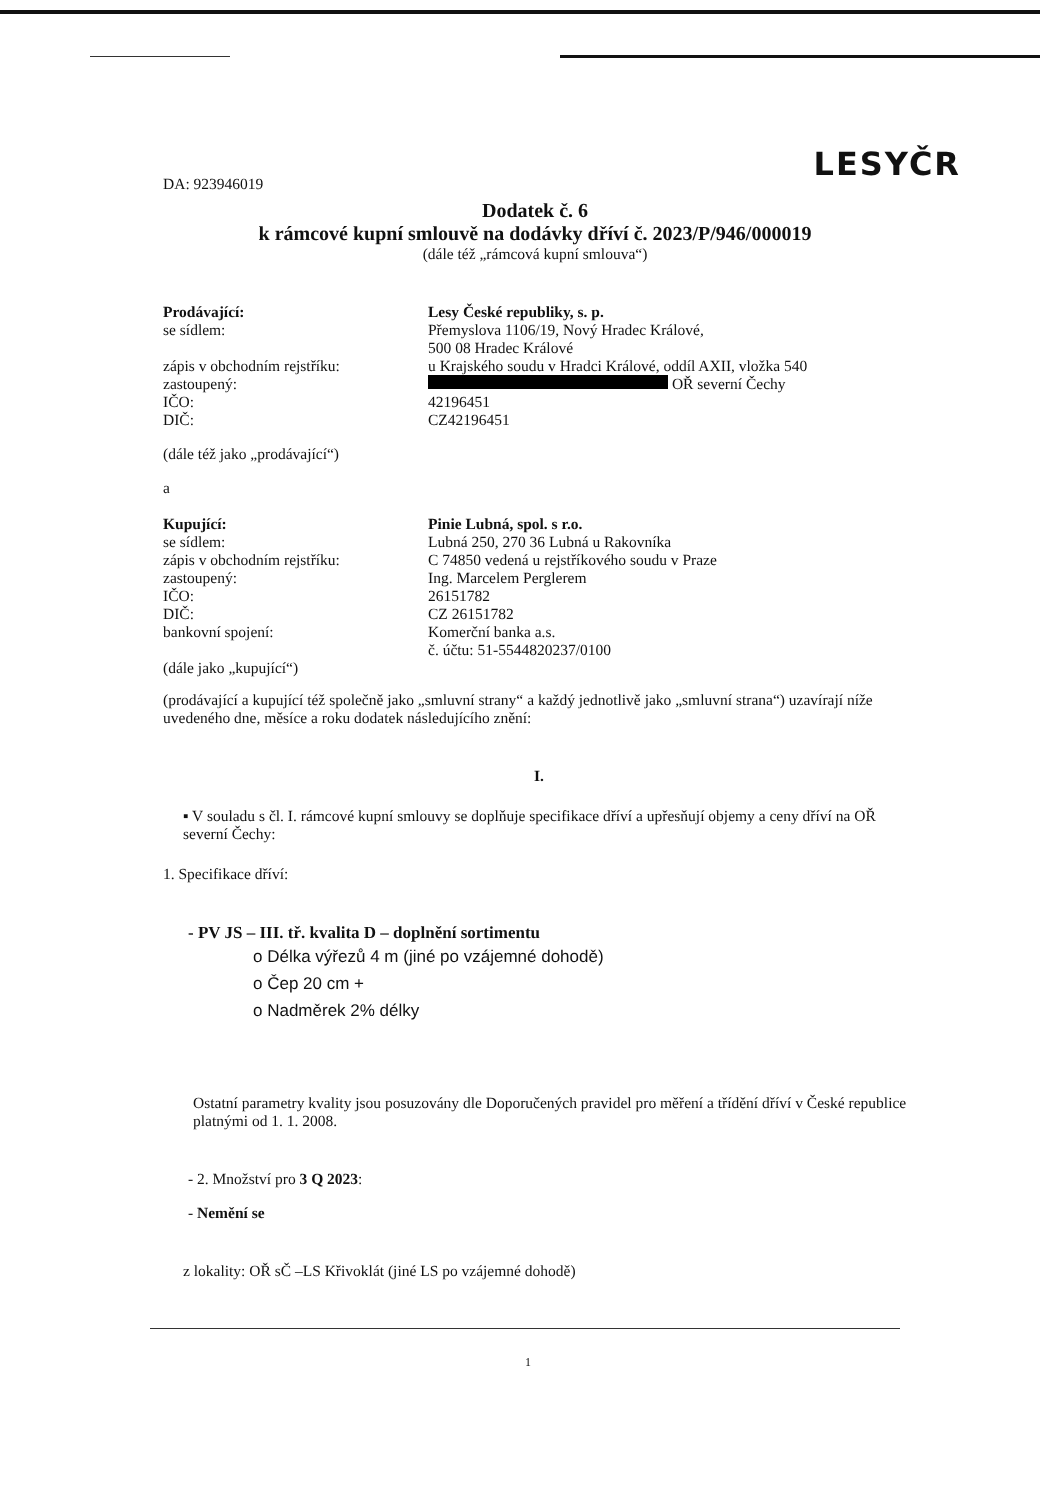LESYČR
DA: 923946019
Dodatek č. 6
k rámcové kupní smlouvě na dodávky dříví č. 2023/P/946/000019
(dále též „rámcová kupní smlouva“)
Prodávající: Lesy České republiky, s. p.
se sídlem: Přemyslova 1106/19, Nový Hradec Králové,
500 08 Hradec Králové
zápis v obchodním rejstříku: u Krajského soudu v Hradci Králové, oddíl AXII, vložka 540
zastoupený: OŘ severní Čechy
IČO: 42196451
DIČ: CZ42196451
(dále též jako „prodávající“)
a
Kupující: Pinie Lubná, spol. s r.o.
se sídlem: Lubná 250, 270 36 Lubná u Rakovníka
zápis v obchodním rejstříku: C 74850 vedená u rejstříkového soudu v Praze
zastoupený: Ing. Marcelem Perglerem
IČO: 26151782
DIČ: CZ 26151782
bankovní spojení: Komerční banka a.s.
č. účtu: 51-5544820237/0100
(dále jako „kupující“)
(prodávající a kupující též společně jako „smluvní strany“ a každý jednotlivě jako „smluvní strana“) uzavírají níže uvedeného dne, měsíce a roku dodatek následujícího znění:
I.
▪ V souladu s čl. I. rámcové kupní smlouvy se doplňuje specifikace dříví a upřesňují objemy a ceny dříví na OŘ severní Čechy:
1. Specifikace dříví:
- PV JS – III. tř. kvalita D – doplnění sortimentu
o Délka výřezů 4 m (jiné po vzájemné dohodě)
o Čep 20 cm +
o Nadměrek 2% délky
Ostatní parametry kvality jsou posuzovány dle Doporučených pravidel pro měření a třídění dříví v České republice platnými od 1. 1. 2008.
- 2. Množství pro 3 Q 2023:
- Nemění se
z lokality: OŘ sČ –LS Křivoklát (jiné LS po vzájemné dohodě)
1